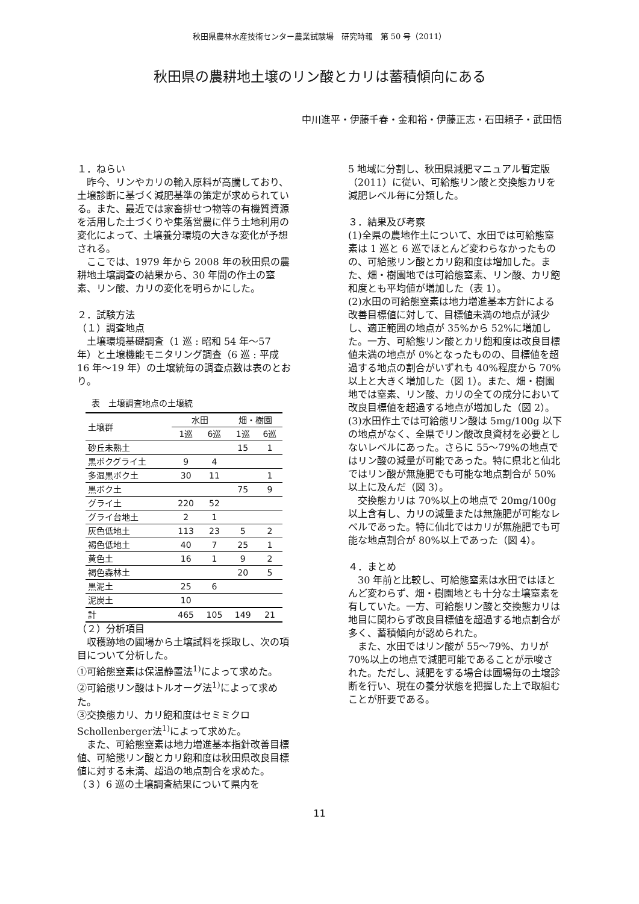秋田県農林水産技術センター農業試験場　研究時報　第 50 号（2011）
秋田県の農耕地土壌のリン酸とカリは蓄積傾向にある
中川進平・伊藤千春・金和裕・伊藤正志・石田頼子・武田悟
１．ねらい
　昨今、リンやカリの輸入原料が高騰しており、土壌診断に基づく減肥基準の策定が求められている。また、最近では家畜排せつ物等の有機質資源を活用した土づくりや集落営農に伴う土地利用の変化によって、土壌養分環境の大きな変化が予想される。
　ここでは、1979 年から 2008 年の秋田県の農耕地土壌調査の結果から、30 年間の作土の窒素、リン酸、カリの変化を明らかにした。
２．試験方法
（１）調査地点
　土壌環境基礎調査（1 巡 : 昭和 54 年～57 年）と土壌機能モニタリング調査（6 巡 : 平成 16 年～19 年）の土壌統毎の調査点数は表のとおり。
表　土壌調査地点の土壌統
| 土壌群 | 水田 | | 畑・樹園 | |
| --- | --- | --- | --- | --- |
| | 1巡 | 6巡 | 1巡 | 6巡 |
| 砂丘未熟土 | | | 15 | 1 |
| 黒ボクグライ土 | 9 | 4 | | |
| 多湿黒ボク土 | 30 | 11 | | 1 |
| 黒ボク土 | | | 75 | 9 |
| グライ土 | 220 | 52 | | |
| グライ台地土 | 2 | 1 | | |
| 灰色低地土 | 113 | 23 | 5 | 2 |
| 褐色低地土 | 40 | 7 | 25 | 1 |
| 黄色土 | 16 | 1 | 9 | 2 |
| 褐色森林土 | | | 20 | 5 |
| 黒泥土 | 25 | 6 | | |
| 泥炭土 | 10 | | | |
| 計 | 465 | 105 | 149 | 21 |
（２）分析項目
　収穫跡地の圃場から土壌試料を採取し、次の項目について分析した。
①可給態窒素は保温静置法<sup>1)</sup>によって求めた。
②可給態リン酸はトルオーグ法<sup>1)</sup>によって求めた。
③交換態カリ、カリ飽和度はセミミクロ Schollenberger法<sup>1)</sup>によって求めた。
　また、可給態窒素は地力増進基本指針改善目標値、可給態リン酸とカリ飽和度は秋田県改良目標値に対する未満、超過の地点割合を求めた。
（３）6 巡の土壌調査結果について県内を
5 地域に分割し、秋田県減肥マニュアル暫定版（2011）に従い、可給態リン酸と交換態カリを減肥レベル毎に分類した。
３．結果及び考察
(1)全県の農地作土について、水田では可給態窒素は 1 巡と 6 巡でほとんど変わらなかったものの、可給態リン酸とカリ飽和度は増加した。また、畑・樹園地では可給態窒素、リン酸、カリ飽和度とも平均値が増加した（表 1）。
(2)水田の可給態窒素は地力増進基本方針による改善目標値に対して、目標値未満の地点が減少し、適正範囲の地点が 35%から 52%に増加した。一方、可給態リン酸とカリ飽和度は改良目標値未満の地点が 0%となったものの、目標値を超過する地点の割合がいずれも 40%程度から 70%以上と大きく増加した（図 1）。また、畑・樹園地では窒素、リン酸、カリの全ての成分において改良目標値を超過する地点が増加した（図 2）。
(3)水田作土では可給態リン酸は 5mg/100g 以下の地点がなく、全県でリン酸改良資材を必要としないレベルにあった。さらに 55～79%の地点ではリン酸の減量が可能であった。特に県北と仙北ではリン酸が無施肥でも可能な地点割合が 50%以上に及んだ（図 3）。
　交換態カリは 70%以上の地点で 20mg/100g 以上含有し、カリの減量または無施肥が可能なレベルであった。特に仙北ではカリが無施肥でも可能な地点割合が 80%以上であった（図 4）。
４．まとめ
　30 年前と比較し、可給態窒素は水田ではほとんど変わらず、畑・樹園地とも十分な土壌窒素を有していた。一方、可給態リン酸と交換態カリは地目に関わらず改良目標値を超過する地点割合が多く、蓄積傾向が認められた。
　また、水田ではリン酸が 55～79%、カリが 70%以上の地点で減肥可能であることが示唆された。ただし、減肥をする場合は圃場毎の土壌診断を行い、現在の養分状態を把握した上で取組むことが肝要である。
11